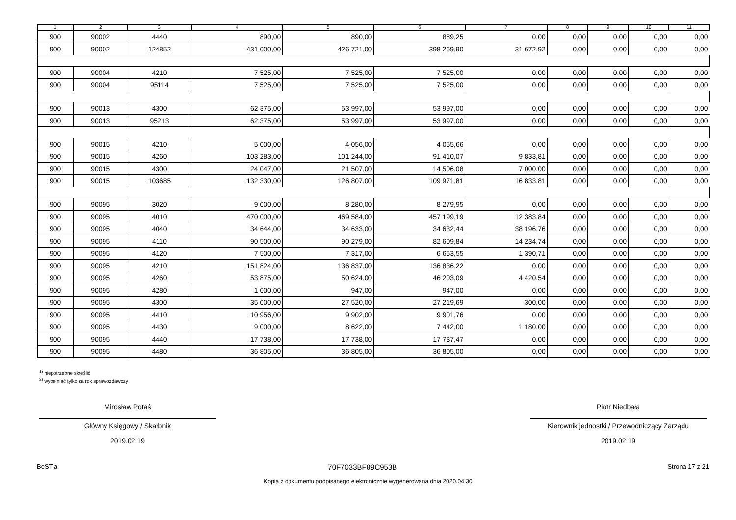| 1 | 2 | 3 | 4 | 5 | 6 | 7 | 8 | 9 | 10 | 11 |
| --- | --- | --- | --- | --- | --- | --- | --- | --- | --- | --- |
| 900 | 90002 | 4440 | 890,00 | 890,00 | 889,25 | 0,00 | 0,00 | 0,00 | 0,00 | 0,00 |
| 900 | 90002 | 124852 | 431 000,00 | 426 721,00 | 398 269,90 | 31 672,92 | 0,00 | 0,00 | 0,00 | 0,00 |
| 900 | 90004 | 4210 | 7 525,00 | 7 525,00 | 7 525,00 | 0,00 | 0,00 | 0,00 | 0,00 | 0,00 |
| 900 | 90004 | 95114 | 7 525,00 | 7 525,00 | 7 525,00 | 0,00 | 0,00 | 0,00 | 0,00 | 0,00 |
| 900 | 90013 | 4300 | 62 375,00 | 53 997,00 | 53 997,00 | 0,00 | 0,00 | 0,00 | 0,00 | 0,00 |
| 900 | 90013 | 95213 | 62 375,00 | 53 997,00 | 53 997,00 | 0,00 | 0,00 | 0,00 | 0,00 | 0,00 |
| 900 | 90015 | 4210 | 5 000,00 | 4 056,00 | 4 055,66 | 0,00 | 0,00 | 0,00 | 0,00 | 0,00 |
| 900 | 90015 | 4260 | 103 283,00 | 101 244,00 | 91 410,07 | 9 833,81 | 0,00 | 0,00 | 0,00 | 0,00 |
| 900 | 90015 | 4300 | 24 047,00 | 21 507,00 | 14 506,08 | 7 000,00 | 0,00 | 0,00 | 0,00 | 0,00 |
| 900 | 90015 | 103685 | 132 330,00 | 126 807,00 | 109 971,81 | 16 833,81 | 0,00 | 0,00 | 0,00 | 0,00 |
| 900 | 90095 | 3020 | 9 000,00 | 8 280,00 | 8 279,95 | 0,00 | 0,00 | 0,00 | 0,00 | 0,00 |
| 900 | 90095 | 4010 | 470 000,00 | 469 584,00 | 457 199,19 | 12 383,84 | 0,00 | 0,00 | 0,00 | 0,00 |
| 900 | 90095 | 4040 | 34 644,00 | 34 633,00 | 34 632,44 | 38 196,76 | 0,00 | 0,00 | 0,00 | 0,00 |
| 900 | 90095 | 4110 | 90 500,00 | 90 279,00 | 82 609,84 | 14 234,74 | 0,00 | 0,00 | 0,00 | 0,00 |
| 900 | 90095 | 4120 | 7 500,00 | 7 317,00 | 6 653,55 | 1 390,71 | 0,00 | 0,00 | 0,00 | 0,00 |
| 900 | 90095 | 4210 | 151 824,00 | 136 837,00 | 136 836,22 | 0,00 | 0,00 | 0,00 | 0,00 | 0,00 |
| 900 | 90095 | 4260 | 53 875,00 | 50 624,00 | 46 203,09 | 4 420,54 | 0,00 | 0,00 | 0,00 | 0,00 |
| 900 | 90095 | 4280 | 1 000,00 | 947,00 | 947,00 | 0,00 | 0,00 | 0,00 | 0,00 | 0,00 |
| 900 | 90095 | 4300 | 35 000,00 | 27 520,00 | 27 219,69 | 300,00 | 0,00 | 0,00 | 0,00 | 0,00 |
| 900 | 90095 | 4410 | 10 956,00 | 9 902,00 | 9 901,76 | 0,00 | 0,00 | 0,00 | 0,00 | 0,00 |
| 900 | 90095 | 4430 | 9 000,00 | 8 622,00 | 7 442,00 | 1 180,00 | 0,00 | 0,00 | 0,00 | 0,00 |
| 900 | 90095 | 4440 | 17 738,00 | 17 738,00 | 17 737,47 | 0,00 | 0,00 | 0,00 | 0,00 | 0,00 |
| 900 | 90095 | 4480 | 36 805,00 | 36 805,00 | 36 805,00 | 0,00 | 0,00 | 0,00 | 0,00 | 0,00 |
<sup>1)</sup> niepotrzebne skreślić
<sup>2)</sup> wypełniać tylko za rok sprawozdawczy
Mirosław Potaś
Główny Księgowy / Skarbnik
2019.02.19
Piotr Niedbała
Kierownik jednostki / Przewodniczący Zarządu
2019.02.19
BeSTia 70F7033BF89C953B Strona 17 z 21
Kopia z dokumentu podpisanego elektronicznie wygenerowana dnia 2020.04.30